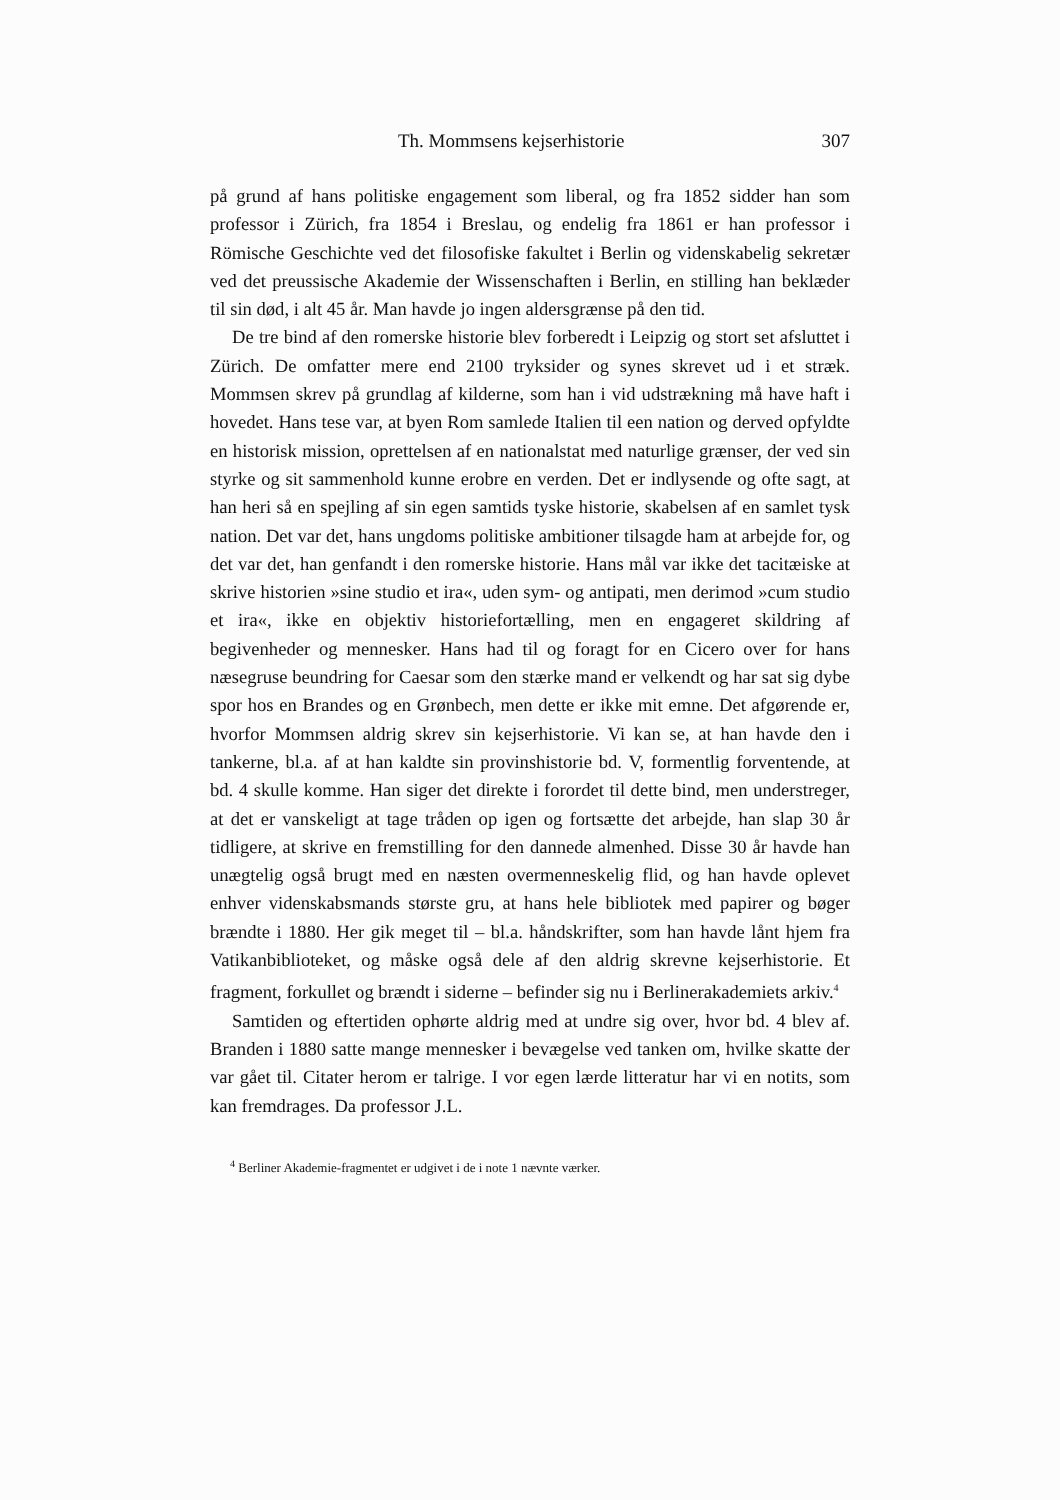Th. Mommsens kejserhistorie 307
på grund af hans politiske engagement som liberal, og fra 1852 sidder han som professor i Zürich, fra 1854 i Breslau, og endelig fra 1861 er han professor i Römische Geschichte ved det filosofiske fakultet i Berlin og videnskabelig sekretær ved det preussische Akademie der Wissenschaften i Berlin, en stilling han beklæder til sin død, i alt 45 år. Man havde jo ingen aldersgrænse på den tid.
De tre bind af den romerske historie blev forberedt i Leipzig og stort set afsluttet i Zürich. De omfatter mere end 2100 tryksider og synes skrevet ud i et stræk. Mommsen skrev på grundlag af kilderne, som han i vid udstrækning må have haft i hovedet. Hans tese var, at byen Rom samlede Italien til een nation og derved opfyldte en historisk mission, oprettelsen af en nationalstat med naturlige grænser, der ved sin styrke og sit sammenhold kunne erobre en verden. Det er indlysende og ofte sagt, at han heri så en spejling af sin egen samtids tyske historie, skabelsen af en samlet tysk nation. Det var det, hans ungdoms politiske ambitioner tilsagde ham at arbejde for, og det var det, han genfandt i den romerske historie. Hans mål var ikke det tacitæiske at skrive historien »sine studio et ira«, uden sym- og antipati, men derimod »cum studio et ira«, ikke en objektiv historiefortælling, men en engageret skildring af begivenheder og mennesker. Hans had til og foragt for en Cicero over for hans næsegruse beundring for Caesar som den stærke mand er velkendt og har sat sig dybe spor hos en Brandes og en Grønbech, men dette er ikke mit emne. Det afgørende er, hvorfor Mommsen aldrig skrev sin kejserhistorie. Vi kan se, at han havde den i tankerne, bl.a. af at han kaldte sin provinshistorie bd. V, formentlig forventende, at bd. 4 skulle komme. Han siger det direkte i forordet til dette bind, men understreger, at det er vanskeligt at tage tråden op igen og fortsætte det arbejde, han slap 30 år tidligere, at skrive en fremstilling for den dannede almenhed. Disse 30 år havde han unægtelig også brugt med en næsten overmenneskelig flid, og han havde oplevet enhver videnskabsmands største gru, at hans hele bibliotek med papirer og bøger brændte i 1880. Her gik meget til – bl.a. håndskrifter, som han havde lånt hjem fra Vatikanbiblioteket, og måske også dele af den aldrig skrevne kejserhistorie. Et fragment, forkullet og brændt i siderne – befinder sig nu i Berlinerakademiets arkiv.<sup>4</sup>
Samtiden og eftertiden ophørte aldrig med at undre sig over, hvor bd. 4 blev af. Branden i 1880 satte mange mennesker i bevægelse ved tanken om, hvilke skatte der var gået til. Citater herom er talrige. I vor egen lærde litteratur har vi en notits, som kan fremdrages. Da professor J.L.
<sup>4</sup> Berliner Akademie-fragmentet er udgivet i de i note 1 nævnte værker.